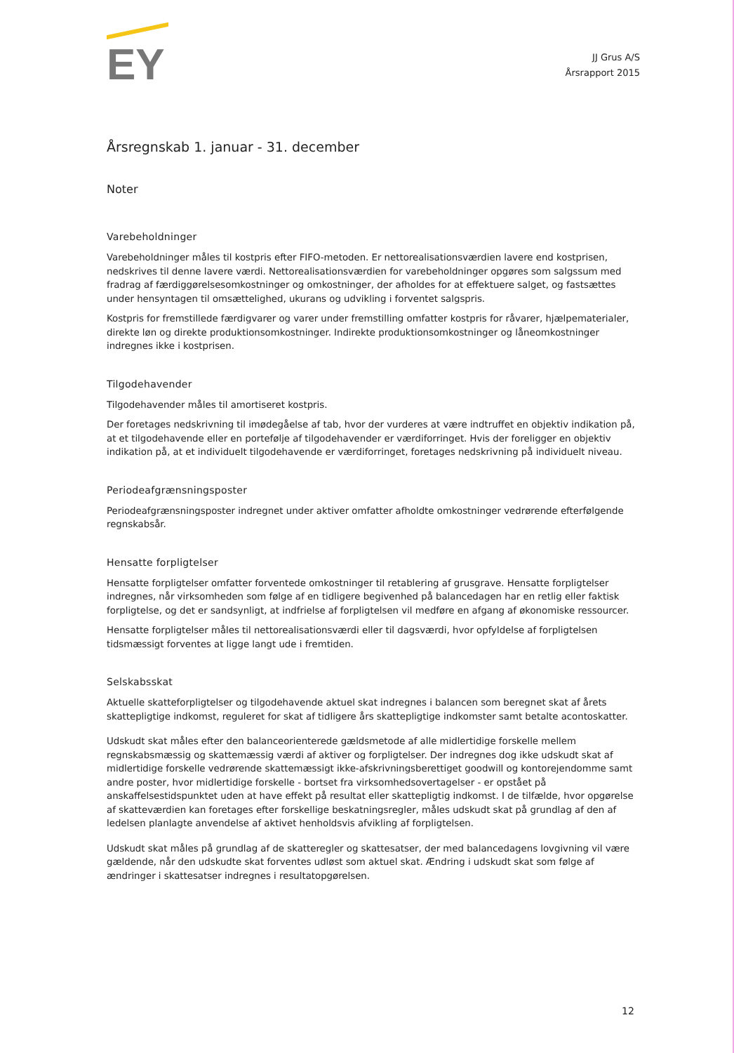EY
JJ Grus A/S
Årsrapport 2015
Årsregnskab 1. januar - 31. december
Noter
Varebeholdninger
Varebeholdninger måles til kostpris efter FIFO-metoden. Er nettorealisationsværdien lavere end kostprisen, nedskrives til denne lavere værdi. Nettorealisationsværdien for varebeholdninger opgøres som salgssum med fradrag af færdiggørelsesomkostninger og omkostninger, der afholdes for at effektuere salget, og fastsættes under hensyntagen til omsættelighed, ukurans og udvikling i forventet salgspris.
Kostpris for fremstillede færdigvarer og varer under fremstilling omfatter kostpris for råvarer, hjælpematerialer, direkte løn og direkte produktionsomkostninger. Indirekte produktionsomkostninger og låneomkostninger indregnes ikke i kostprisen.
Tilgodehavender
Tilgodehavender måles til amortiseret kostpris.
Der foretages nedskrivning til imødegåelse af tab, hvor der vurderes at være indtruffet en objektiv indikation på, at et tilgodehavende eller en portefølje af tilgodehavender er værdiforringet. Hvis der foreligger en objektiv indikation på, at et individuelt tilgodehavende er værdiforringet, foretages nedskrivning på individuelt niveau.
Periodeafgrænsningsposter
Periodeafgrænsningsposter indregnet under aktiver omfatter afholdte omkostninger vedrørende efterfølgende regnskabsår.
Hensatte forpligtelser
Hensatte forpligtelser omfatter forventede omkostninger til retablering af grusgrave. Hensatte forpligtelser indregnes, når virksomheden som følge af en tidligere begivenhed på balancedagen har en retlig eller faktisk forpligtelse, og det er sandsynligt, at indfrielse af forpligtelsen vil medføre en afgang af økonomiske ressourcer.
Hensatte forpligtelser måles til nettorealisationsværdi eller til dagsværdi, hvor opfyldelse af forpligtelsen tidsmæssigt forventes at ligge langt ude i fremtiden.
Selskabsskat
Aktuelle skatteforpligtelser og tilgodehavende aktuel skat indregnes i balancen som beregnet skat af årets skattepligtige indkomst, reguleret for skat af tidligere års skattepligtige indkomster samt betalte acontoskatter.
Udskudt skat måles efter den balanceorienterede gældsmetode af alle midlertidige forskelle mellem regnskabsmæssig og skattemæssig værdi af aktiver og forpligtelser. Der indregnes dog ikke udskudt skat af midlertidige forskelle vedrørende skattemæssigt ikke-afskrivningsberettiget goodwill og kontorejendomme samt andre poster, hvor midlertidige forskelle - bortset fra virksomhedsovertagelser - er opstået på anskaffelsestidspunktet uden at have effekt på resultat eller skattepligtig indkomst. I de tilfælde, hvor opgørelse af skatteværdien kan foretages efter forskellige beskatningsregler, måles udskudt skat på grundlag af den af ledelsen planlagte anvendelse af aktivet henholdsvis afvikling af forpligtelsen.
Udskudt skat måles på grundlag af de skatteregler og skattesatser, der med balancedagens lovgivning vil være gældende, når den udskudte skat forventes udløst som aktuel skat. Ændring i udskudt skat som følge af ændringer i skattesatser indregnes i resultatopgørelsen.
12